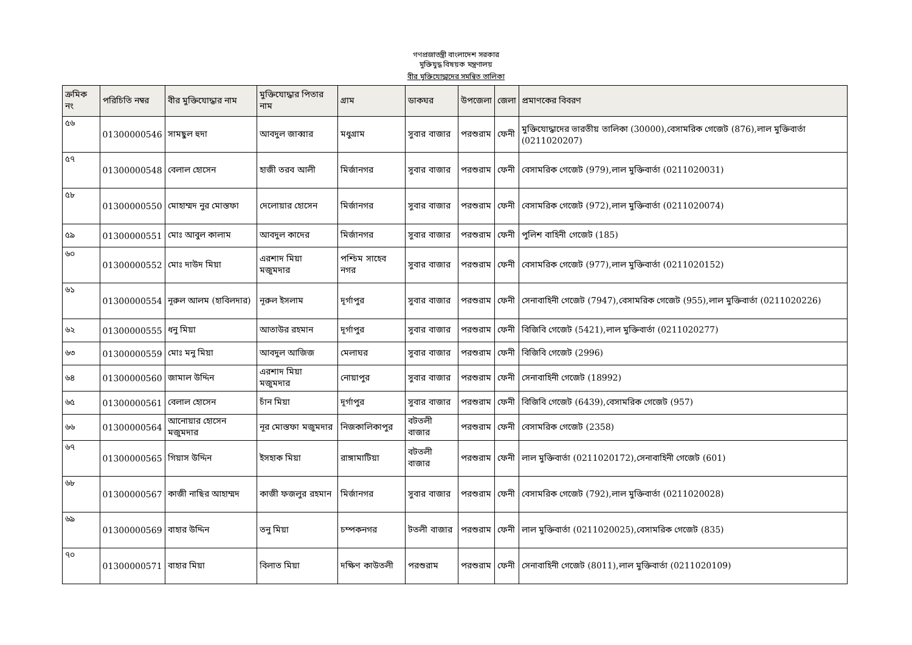গণপ্রজাতন্ত্রী বাংলাদেশ সরকার
মুক্তিযুদ্ধ বিষয়ক মন্ত্রণালয়
বীর মুক্তিযোদ্ধাদের সমন্বিত তালিকা
| ক্রমিক নং | পরিচিতি নম্বর | বীর মুক্তিযোদ্ধার নাম | মুক্তিযোদ্ধার পিতার নাম | গ্রাম | ডাকঘর | উপজেলা | জেলা | প্রমাণকের বিবরণ |
| --- | --- | --- | --- | --- | --- | --- | --- | --- |
| ৫৬ | 01300000546 | সামছুল হুদা | আবদুল জাব্বার | মধুগ্রাম | সুবার বাজার | পরশুরাম | ফেনী | মুক্তিযোদ্ধাদের ভারতীয় তালিকা (30000),বেসামরিক গেজেট (876),লাল মুক্তিবার্তা (0211020207) |
| ৫৭ | 01300000548 | বেলাল হোসেন | হাজী তরব আলী | মির্জানগর | সুবার বাজার | পরশুরাম | ফেনী | বেসামরিক গেজেট (979),লাল মুক্তিবার্তা (0211020031) |
| ৫৮ | 01300000550 | মোহাম্মদ নুর মোস্তফা | দেলোয়ার হোসেন | মির্জানগর | সুবার বাজার | পরশুরাম | ফেনী | বেসামরিক গেজেট (972),লাল মুক্তিবার্তা (0211020074) |
| ৫৯ | 01300000551 | মোঃ আবুল কালাম | আবদুল কাদের | মির্জানগর | সুবার বাজার | পরশুরাম | ফেনী | পুলিশ বাহিনী গেজেট (185) |
| ৬০ | 01300000552 | মোঃ দাউদ মিয়া | এরশাদ মিয়া মজুমদার | পশ্চিম সাহেব নগর | সুবার বাজার | পরশুরাম | ফেনী | বেসামরিক গেজেট (977),লাল মুক্তিবার্তা (0211020152) |
| ৬১ | 01300000554 | নূরুল আলম (হাবিলদার) | নূরুল ইসলাম | দূর্গাপুর | সুবার বাজার | পরশুরাম | ফেনী | সেনাবাহিনী গেজেট (7947),বেসামরিক গেজেট (955),লাল মুক্তিবার্তা (0211020226) |
| ৬২ | 01300000555 | ধনু মিয়া | আতাউর রহমান | দূর্গাপুর | সুবার বাজার | পরশুরাম | ফেনী | বিজিবি গেজেট (5421),লাল মুক্তিবার্তা (0211020277) |
| ৬৩ | 01300000559 | মোঃ মনু মিয়া | আবদুল আজিজ | মেলাঘর | সুবার বাজার | পরশুরাম | ফেনী | বিজিবি গেজেট (2996) |
| ৬৪ | 01300000560 | জামাল উদ্দিন | এরশাদ মিয়া মজুমদার | নোয়াপুর | সুবার বাজার | পরশুরাম | ফেনী | সেনাবাহিনী গেজেট (18992) |
| ৬৫ | 01300000561 | বেলাল হোসেন | চাঁন মিয়া | দূর্গাপুর | সুবার বাজার | পরশুরাম | ফেনী | বিজিবি গেজেট (6439),বেসামরিক গেজেট (957) |
| ৬৬ | 01300000564 | আনোয়ার হোসেন মজুমদার | নূর মোস্তফা মজুমদার | নিজকালিকাপুর | বটতলী বাজার | পরশুরাম | ফেনী | বেসামরিক গেজেট (2358) |
| ৬৭ | 01300000565 | গিয়াস উদ্দিন | ইসহাক মিয়া | রাঙ্গামাটিয়া | বটতলী বাজার | পরশুরাম | ফেনী | লাল মুক্তিবার্তা (0211020172),সেনাবাহিনী গেজেট (601) |
| ৬৮ | 01300000567 | কাজী নাছির আহাম্মদ | কাজী ফজলুর রহমান | মির্জানগর | সুবার বাজার | পরশুরাম | ফেনী | বেসামরিক গেজেট (792),লাল মুক্তিবার্তা (0211020028) |
| ৬৯ | 01300000569 | বাহার উদ্দিন | তনু মিয়া | চম্পকনগর | টতলী বাজার | পরশুরাম | ফেনী | লাল মুক্তিবার্তা (0211020025),বেসামরিক গেজেট (835) |
| ৭০ | 01300000571 | বাহার মিয়া | বিলাত মিয়া | দক্ষিণ কাউতলী | পরশুরাম | পরশুরাম | ফেনী | সেনাবাহিনী গেজেট (8011),লাল মুক্তিবার্তা (0211020109) |